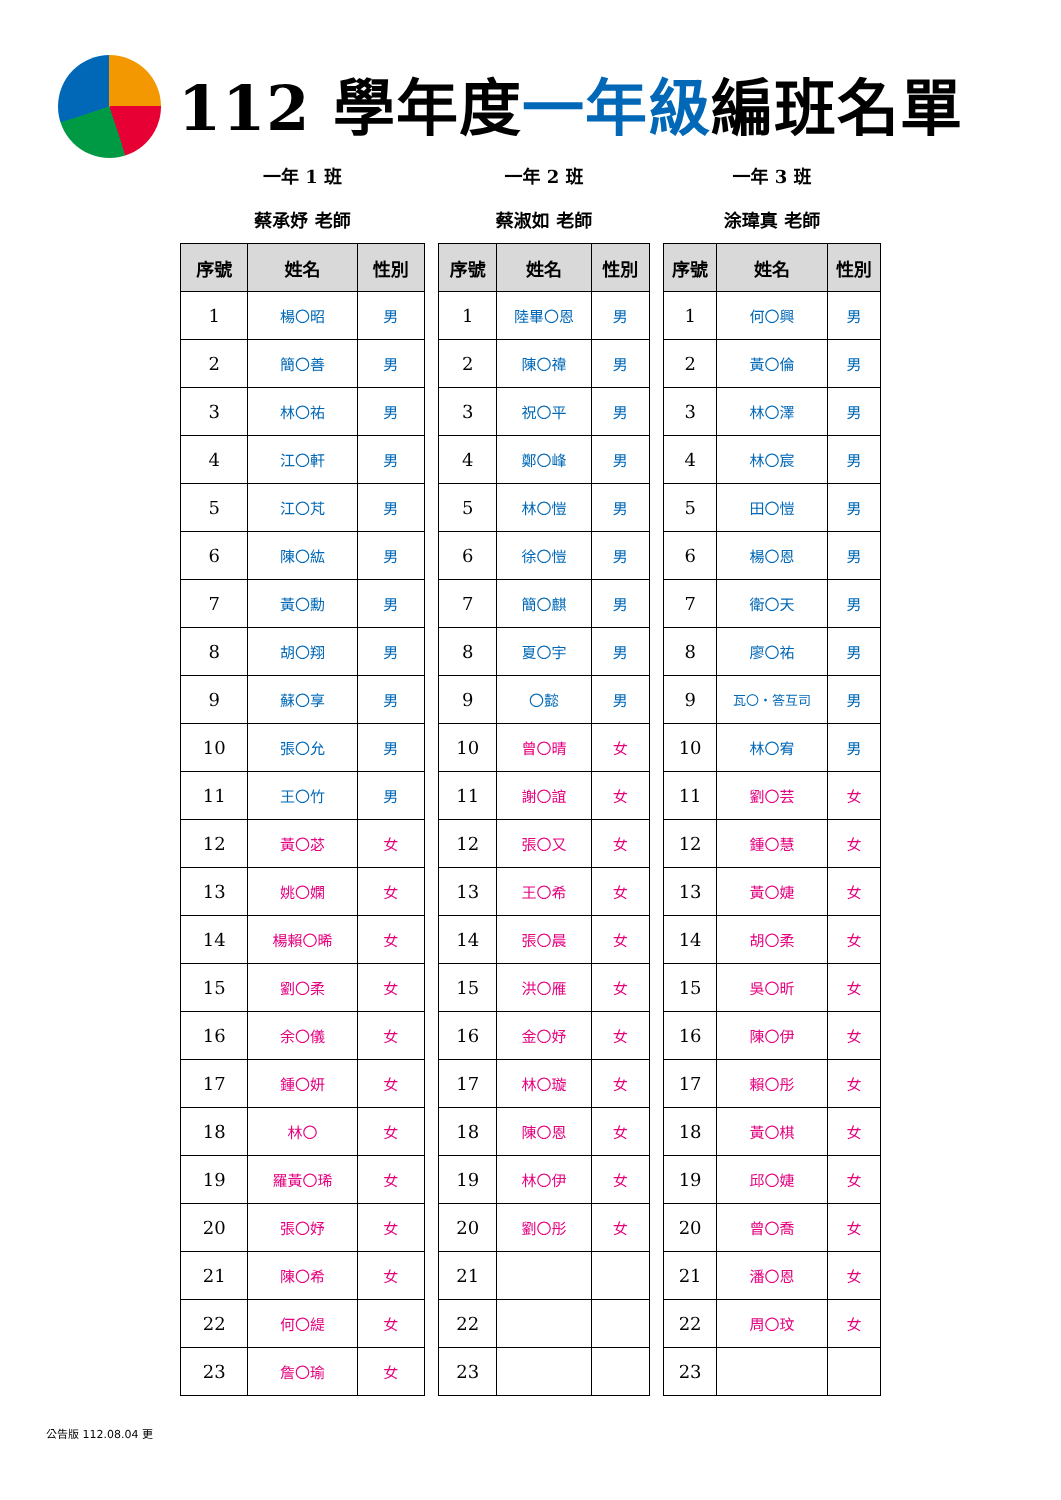112 學年度一年級編班名單
一年 1 班
蔡承妤 老師
| 序號 | 姓名 | 性別 |
| --- | --- | --- |
| 1 | 楊〇昭 | 男 |
| 2 | 簡〇善 | 男 |
| 3 | 林〇祐 | 男 |
| 4 | 江〇軒 | 男 |
| 5 | 江〇芃 | 男 |
| 6 | 陳〇紘 | 男 |
| 7 | 黃〇勳 | 男 |
| 8 | 胡〇翔 | 男 |
| 9 | 蘇〇享 | 男 |
| 10 | 張〇允 | 男 |
| 11 | 王〇竹 | 男 |
| 12 | 黃〇苾 | 女 |
| 13 | 姚〇嫻 | 女 |
| 14 | 楊賴〇晞 | 女 |
| 15 | 劉〇柔 | 女 |
| 16 | 余〇儀 | 女 |
| 17 | 鍾〇妍 | 女 |
| 18 | 林〇 | 女 |
| 19 | 羅黃〇琋 | 女 |
| 20 | 張〇妤 | 女 |
| 21 | 陳〇希 | 女 |
| 22 | 何〇緹 | 女 |
| 23 | 詹〇瑜 | 女 |
一年 2 班
蔡淑如 老師
| 序號 | 姓名 | 性別 |
| --- | --- | --- |
| 1 | 陸畢〇恩 | 男 |
| 2 | 陳〇禕 | 男 |
| 3 | 祝〇平 | 男 |
| 4 | 鄭〇峰 | 男 |
| 5 | 林〇愷 | 男 |
| 6 | 徐〇愷 | 男 |
| 7 | 簡〇麒 | 男 |
| 8 | 夏〇宇 | 男 |
| 9 | 〇懿 | 男 |
| 10 | 曾〇晴 | 女 |
| 11 | 謝〇誼 | 女 |
| 12 | 張〇又 | 女 |
| 13 | 王〇希 | 女 |
| 14 | 張〇晨 | 女 |
| 15 | 洪〇雁 | 女 |
| 16 | 金〇妤 | 女 |
| 17 | 林〇璇 | 女 |
| 18 | 陳〇恩 | 女 |
| 19 | 林〇伊 | 女 |
| 20 | 劉〇彤 | 女 |
| 21 | | |
| 22 | | |
| 23 | | |
一年 3 班
涂瑋真 老師
| 序號 | 姓名 | 性別 |
| --- | --- | --- |
| 1 | 何〇興 | 男 |
| 2 | 黃〇倫 | 男 |
| 3 | 林〇澤 | 男 |
| 4 | 林〇宸 | 男 |
| 5 | 田〇愷 | 男 |
| 6 | 楊〇恩 | 男 |
| 7 | 衛〇天 | 男 |
| 8 | 廖〇祐 | 男 |
| 9 | 瓦〇・答互司 | 男 |
| 10 | 林〇宥 | 男 |
| 11 | 劉〇芸 | 女 |
| 12 | 鍾〇慧 | 女 |
| 13 | 黃〇婕 | 女 |
| 14 | 胡〇柔 | 女 |
| 15 | 吳〇昕 | 女 |
| 16 | 陳〇伊 | 女 |
| 17 | 賴〇彤 | 女 |
| 18 | 黃〇棋 | 女 |
| 19 | 邱〇婕 | 女 |
| 20 | 曾〇喬 | 女 |
| 21 | 潘〇恩 | 女 |
| 22 | 周〇玟 | 女 |
| 23 | | |
公告版 112.08.04 更